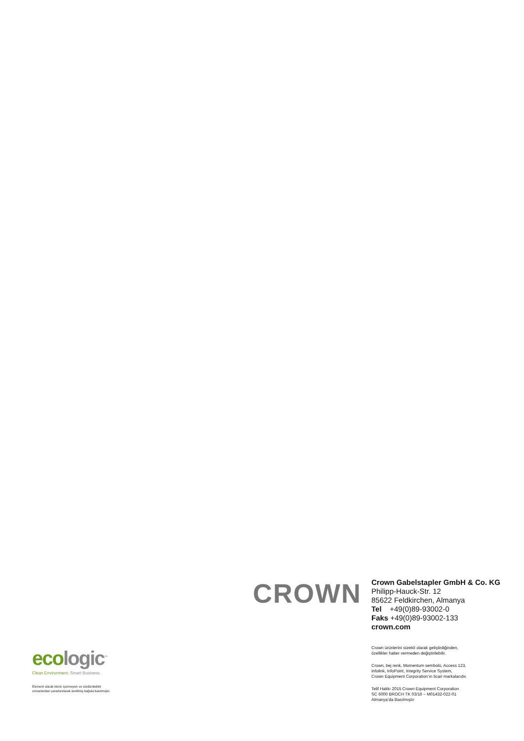CROWN
Crown Gabelstapler GmbH & Co. KG
Philipp-Hauck-Str. 12
85622 Feldkirchen, Almanya
Tel +49(0)89-93002-0
Faks +49(0)89-93002-133
crown.com
Crown ürünlerini sürekli olarak geliştirdiğinden,
özellikler haber vermeden değiştirilebilir.
Crown, bej renk, Momentum sembolü, Access 123,
Infolink, InfoPoint, Integrity Service System,
Crown Equipment Corporation’ın ticari markalarıdır.
Telif Hakkı 2015 Crown Equipment Corporation
SC 6000 BROCH TK 03/16 – M01432-022-01
Almanya’da Basılmıştır
ecologic<sup>™</sup>
Clean Environment. Smart Business.
Element olarak klorin içermeyen ve sürdürülebilir
ormanlardan yararlanılarak üretilmiş kağıda basılmıştır.